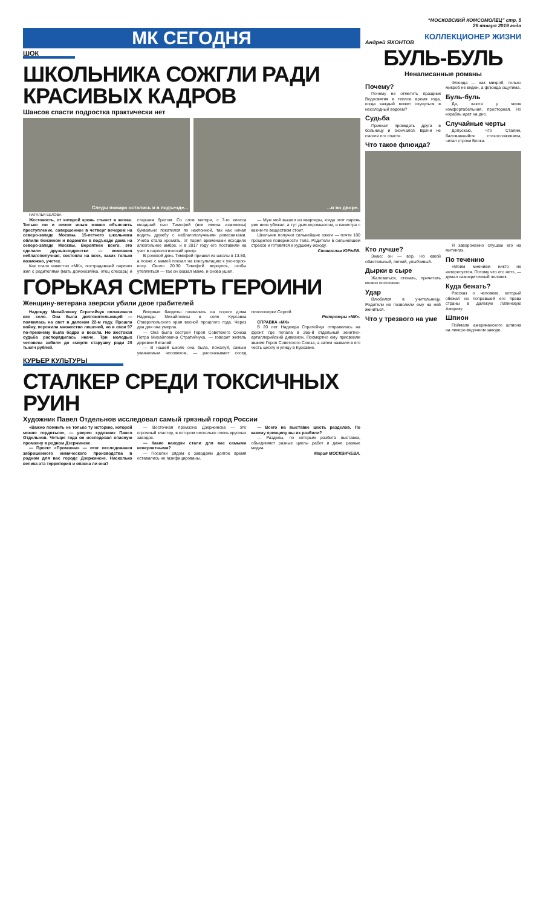МК СЕГОДНЯ
ШОК
ШКОЛЬНИКА СОЖГЛИ РАДИ КРАСИВЫХ КАДРОВ
Шансов спасти подростка практически нет
Следы пожара остались и в подъезде...
...и во дворе.
НАТАЛЬЯ БЕЛОВА
Жестокость, от которой кровь стынет в жилах. Только ею и ничем иным можно объяснить преступление, совершенное в четверг вечером на северо-западе Москвы. 15-летнего школьника облили бензином и подожгли в подъезде дома на северо-западе Москвы. Вероятнее всего, это сделали друзья-подростки — компания неблагополучная, состояла на всех, каких только возможно, учетах.
Как стало известно «МК», пострадавший паренек жил с родителями (мать домохозяйка, отец слесарь) и старшим братом. Со слов матери, с 7-го класса младший сын Тимофей (все имена изменены) буквально покатился по наклонной, так как начал водить дружбу с неблагополучными ровесниками. Учеба стала хромать, от парня временами исходило алкогольное амбре, и в 2017 году его поставили на учет в наркологический центр.
В роковой день Тимофей пришел из школы в 13.50, а позже с мамой поехал на консультацию к ухо-горло-носу. Около 20.30 Тимофей вернулся, чтобы утеплиться — так он сказал маме, и снова ушел.
— Муж мой вышел из квартиры, когда этот парень уже вниз убежал, а тут дым коромыслом, и канистра с каким-то веществом стоит.
Школьник получил сильнейшие ожоги — почти 100 процентов поверхности тела. Родители в сильнейшем стрессе и готовятся к худшему исходу.
Станислав ЮРЬЕВ.
ГОРЬКАЯ СМЕРТЬ ГЕРОИНИ
Женщину-ветерана зверски убили двое грабителей
Надежду Михайловну Стратийчук оплакивало все село. Она была долгожительницей — появилась на свет в далеком 22-м году. Прошла войну, пережила множество лишений, но в свои 97 по-прежнему была бодра и весела. Но жестокая судьба распорядилась иначе. Три молодых человека забили до смерти старушку ради 20 тысяч рублей.
Впервые бандиты появились на пороге дома Надежды Михайловны в селе Курсавка Ставропольского края весной прошлого года. Через два дня она умерла.
— Она была сестрой Героя Советского Союза Петра Михайловича Стратийчука, — говорит житель деревни Виталий.
— В нашей школе она была, пожалуй, самым уважаемым человеком, — рассказывает сосед пенсионерки Сергей.
Репортеры «МК».
СПРАВКА «МК»
В 20 лет Надежда Стратейчук отправилась на фронт, где попала в 265-й отдельный зенитно-артиллерийский дивизион. Посмертно ему присвоили звание Героя Советского Союза, а затем назвали в его честь школу и улицу в Курсавке.
КУРЬЕР КУЛЬТУРЫ
СТАЛКЕР СРЕДИ ТОКСИЧНЫХ РУИН
Художник Павел Отдельнов исследовал самый грязный город России
«Важно помнить не только ту историю, которой можно гордиться», — уверен художник Павел Отдельнов. Четыре года он исследовал опасную промзону в родном Дзержинске.
— Проект «Промзона» — итог исследования заброшенного химического производства в родном для вас городе Дзержинске. Насколько велика эта территория и опасна ли она?
— Восточная промзона Дзержинска — это огромный кластер, в котором несколько очень крупных заводов.
— Какие находки стали для вас самыми невероятными?
— Поселки рядом с заводами долгое время оставались не газифицированы.
— Всего на выставке шесть разделов. По какому принципу вы их разбили?
— Разделы, по которым разбита выставка, объединяют разные циклы работ и даже разные медиа.
Мария МОСКВИЧЕВА.
“МОСКОВСКИЙ КОМСОМОЛЕЦ” стр. 5
26 января 2019 года
КОЛЛЕКЦИОНЕР ЖИЗНИ
Андрей ЯХОНТОВ
БУЛЬ-БУЛЬ
Ненаписанные романы
Почему?
Почему не отметить праздник Водосвятия в теплое время года, когда каждый может окунуться в нехолодный водоем?
Судьба
Приехал проведать друга в больницу и скончался. Врачи не смогли его спасти.
Что такое флюида?
Флюида — как микроб, только микроб не виден, а флюида ощутима.
Буль-буль
Да, каюта у меня комфортабельная, просторная. Но корабль идет на дно.
Случайные черты
Допускаю, что Сталин, баловавшийся стихосложением, читал строки Блока.
Кто лучше?
Знаю: он — вор. Но какой обаятельный, легкий, улыбчивый.
Дырки в сыре
Жаловаться, стенать, причитать можно постоянно.
Удар
Влюбился в учительницу. Родители не позволили ему на ней жениться.
Что у трезвого на уме
Я завороженно слушаю его на митингах.
По течению
«Моим мнением никто не интересуется. Потому что его нет», — думал самокритичный человек.
Куда бежать?
Рассказ о человеке, который сбежал из поправшей его права страны в далекую Латинскую Америку.
Шпион
Поймали американского шпиона на ликеро-водочном заводе.